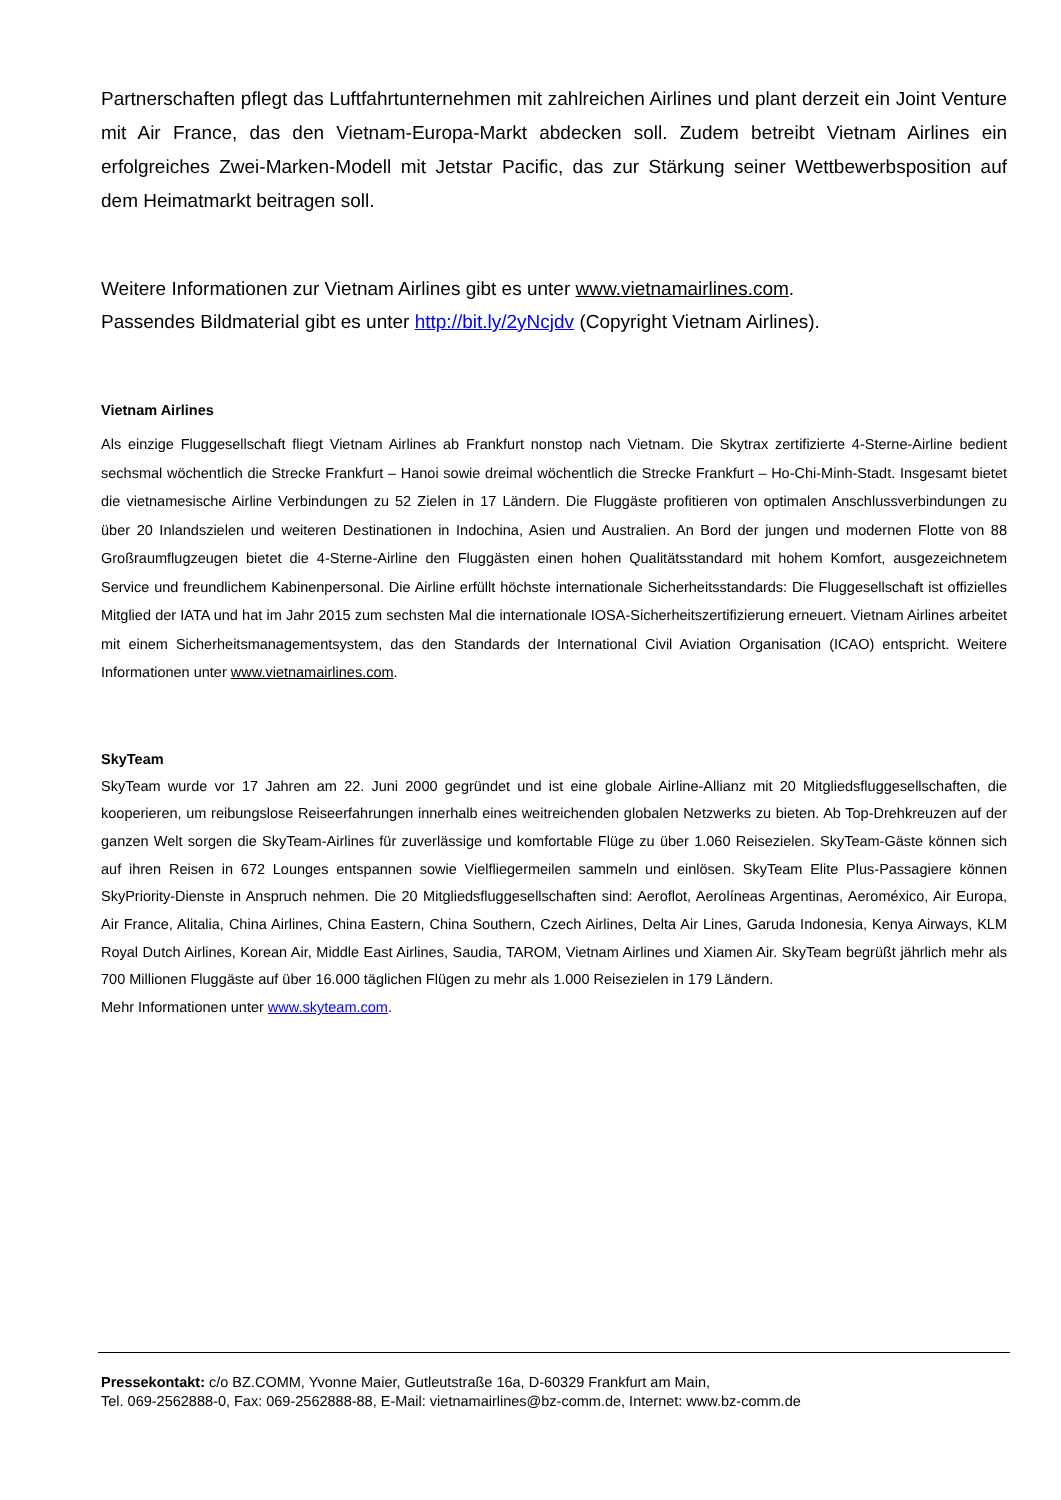Partnerschaften pflegt das Luftfahrtunternehmen mit zahlreichen Airlines und plant derzeit ein Joint Venture mit Air France, das den Vietnam-Europa-Markt abdecken soll. Zudem betreibt Vietnam Airlines ein erfolgreiches Zwei-Marken-Modell mit Jetstar Pacific, das zur Stärkung seiner Wettbewerbsposition auf dem Heimatmarkt beitragen soll.
Weitere Informationen zur Vietnam Airlines gibt es unter www.vietnamairlines.com.
Passendes Bildmaterial gibt es unter http://bit.ly/2yNcjdv (Copyright Vietnam Airlines).
Vietnam Airlines
Als einzige Fluggesellschaft fliegt Vietnam Airlines ab Frankfurt nonstop nach Vietnam. Die Skytrax zertifizierte 4-Sterne-Airline bedient sechsmal wöchentlich die Strecke Frankfurt – Hanoi sowie dreimal wöchentlich die Strecke Frankfurt – Ho-Chi-Minh-Stadt. Insgesamt bietet die vietnamesische Airline Verbindungen zu 52 Zielen in 17 Ländern. Die Fluggäste profitieren von optimalen Anschlussverbindungen zu über 20 Inlandszielen und weiteren Destinationen in Indochina, Asien und Australien. An Bord der jungen und modernen Flotte von 88 Großraumflugzeugen bietet die 4-Sterne-Airline den Fluggästen einen hohen Qualitätsstandard mit hohem Komfort, ausgezeichnetem Service und freundlichem Kabinenpersonal. Die Airline erfüllt höchste internationale Sicherheitsstandards: Die Fluggesellschaft ist offizielles Mitglied der IATA und hat im Jahr 2015 zum sechsten Mal die internationale IOSA-Sicherheitszertifizierung erneuert. Vietnam Airlines arbeitet mit einem Sicherheitsmanagementsystem, das den Standards der International Civil Aviation Organisation (ICAO) entspricht. Weitere Informationen unter www.vietnamairlines.com.
SkyTeam
SkyTeam wurde vor 17 Jahren am 22. Juni 2000 gegründet und ist eine globale Airline-Allianz mit 20 Mitgliedsfluggesellschaften, die kooperieren, um reibungslose Reiseerfahrungen innerhalb eines weitreichenden globalen Netzwerks zu bieten. Ab Top-Drehkreuzen auf der ganzen Welt sorgen die SkyTeam-Airlines für zuverlässige und komfortable Flüge zu über 1.060 Reisezielen. SkyTeam-Gäste können sich auf ihren Reisen in 672 Lounges entspannen sowie Vielfliegermeilen sammeln und einlösen. SkyTeam Elite Plus-Passagiere können SkyPriority-Dienste in Anspruch nehmen. Die 20 Mitgliedsfluggesellschaften sind: Aeroflot, Aerolíneas Argentinas, Aeroméxico, Air Europa, Air France, Alitalia, China Airlines, China Eastern, China Southern, Czech Airlines, Delta Air Lines, Garuda Indonesia, Kenya Airways, KLM Royal Dutch Airlines, Korean Air, Middle East Airlines, Saudia, TAROM, Vietnam Airlines und Xiamen Air. SkyTeam begrüßt jährlich mehr als 700 Millionen Fluggäste auf über 16.000 täglichen Flügen zu mehr als 1.000 Reisezielen in 179 Ländern.
Mehr Informationen unter www.skyteam.com.
Pressekontakt: c/o BZ.COMM, Yvonne Maier, Gutleutstraße 16a, D-60329 Frankfurt am Main,
Tel. 069-2562888-0, Fax: 069-2562888-88, E-Mail: vietnamairlines@bz-comm.de, Internet: www.bz-comm.de